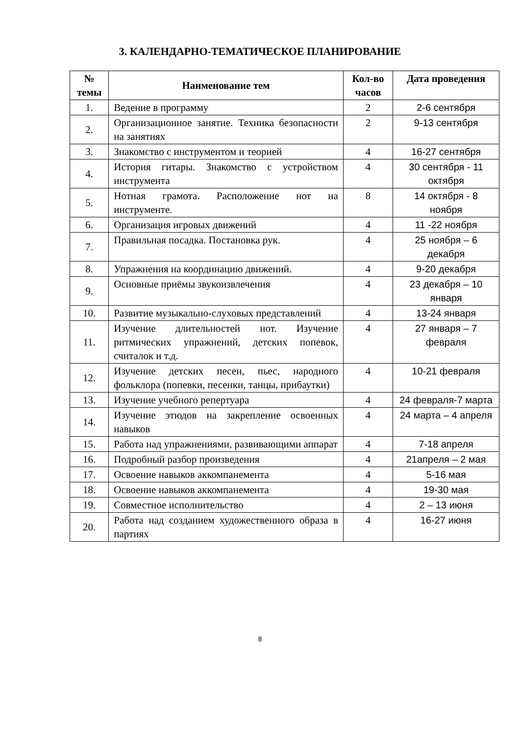3. КАЛЕНДАРНО-ТЕМАТИЧЕСКОЕ ПЛАНИРОВАНИЕ
| № темы | Наименование тем | Кол-во часов | Дата проведения |
| --- | --- | --- | --- |
| 1. | Ведение в программу | 2 | 2-6 сентября |
| 2. | Организационное занятие. Техника безопасности на занятиях | 2 | 9-13 сентября |
| 3. | Знакомство с инструментом и теорией | 4 | 16-27 сентября |
| 4. | История гитары. Знакомство с устройством инструмента | 4 | 30 сентября - 11 октября |
| 5. | Нотная грамота. Расположение нот на инструменте. | 8 | 14 октября - 8 ноября |
| 6. | Организация игровых движений | 4 | 11 -22 ноября |
| 7. | Правильная посадка. Постановка рук. | 4 | 25 ноября – 6 декабря |
| 8. | Упражнения на координацию движений. | 4 | 9-20 декабря |
| 9. | Основные приёмы звукоизвлечения | 4 | 23 декабря – 10 января |
| 10. | Развитие музыкально-слуховых представлений | 4 | 13-24 января |
| 11. | Изучение длительностей нот. Изучение ритмических упражнений, детских попевок, считалок и т.д. | 4 | 27 января – 7 февраля |
| 12. | Изучение детских песен, пьес, народного фольклора (попевки, песенки, танцы, прибаутки) | 4 | 10-21 февраля |
| 13. | Изучение учебного репертуара | 4 | 24 февраля-7 марта |
| 14. | Изучение этюдов на закрепление освоенных навыков | 4 | 24 марта – 4 апреля |
| 15. | Работа над упражнениями, развивающими аппарат | 4 | 7-18 апреля |
| 16. | Подробный разбор произведения | 4 | 21апреля – 2 мая |
| 17. | Освоение навыков аккомпанемента | 4 | 5-16 мая |
| 18. | Освоение навыков аккомпанемента | 4 | 19-30 мая |
| 19. | Совместное исполнительство | 4 | 2 – 13 июня |
| 20. | Работа над созданием художественного образа в партиях | 4 | 16-27 июня |
8